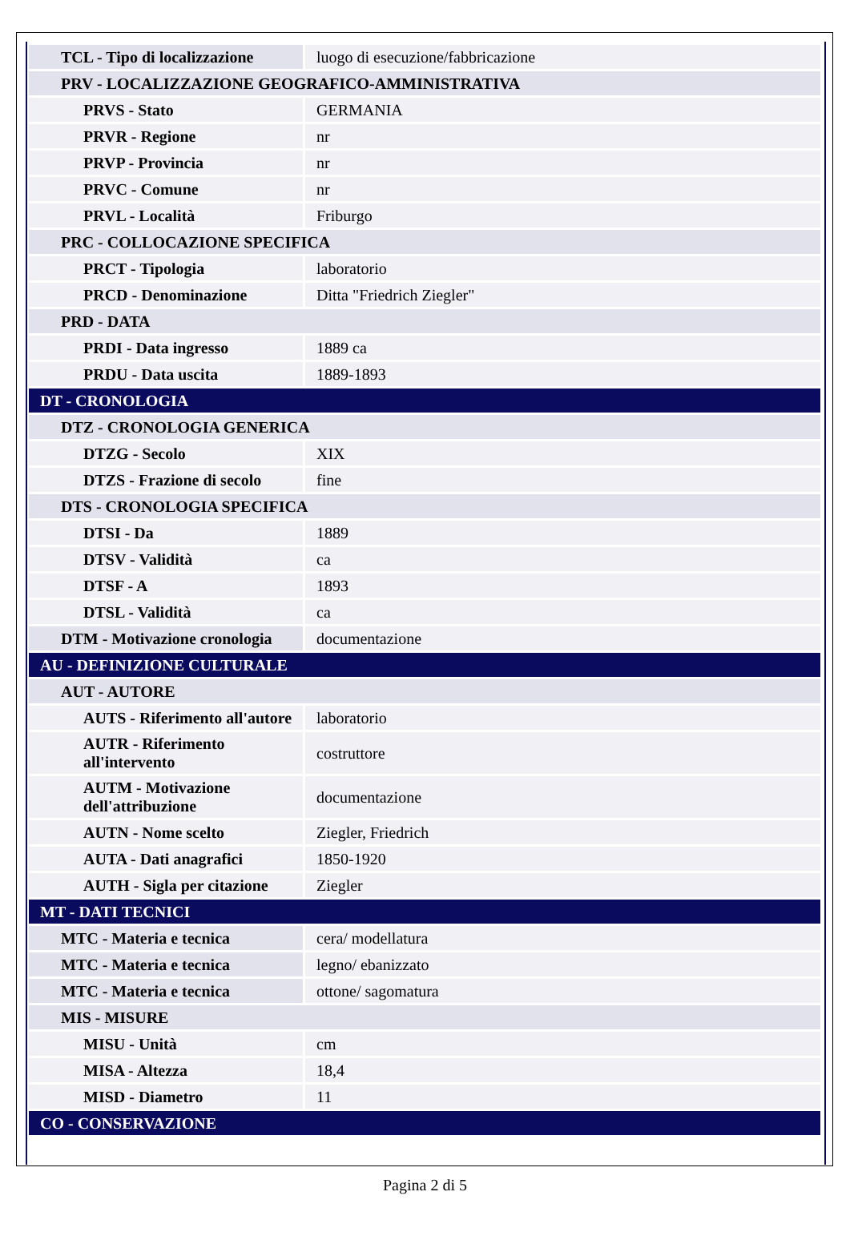| TCL - Tipo di localizzazione | luogo di esecuzione/fabbricazione |
| PRV - LOCALIZZAZIONE GEOGRAFICO-AMMINISTRATIVA | |
| PRVS - Stato | GERMANIA |
| PRVR - Regione | nr |
| PRVP - Provincia | nr |
| PRVC - Comune | nr |
| PRVL - Località | Friburgo |
| PRC - COLLOCAZIONE SPECIFICA | |
| PRCT - Tipologia | laboratorio |
| PRCD - Denominazione | Ditta "Friedrich Ziegler" |
| PRD - DATA | |
| PRDI - Data ingresso | 1889 ca |
| PRDU - Data uscita | 1889-1893 |
| DT - CRONOLOGIA | |
| DTZ - CRONOLOGIA GENERICA | |
| DTZG - Secolo | XIX |
| DTZS - Frazione di secolo | fine |
| DTS - CRONOLOGIA SPECIFICA | |
| DTSI - Da | 1889 |
| DTSV - Validità | ca |
| DTSF - A | 1893 |
| DTSL - Validità | ca |
| DTM - Motivazione cronologia | documentazione |
| AU - DEFINIZIONE CULTURALE | |
| AUT - AUTORE | |
| AUTS - Riferimento all'autore | laboratorio |
| AUTR - Riferimento all'intervento | costruttore |
| AUTM - Motivazione dell'attribuzione | documentazione |
| AUTN - Nome scelto | Ziegler, Friedrich |
| AUTA - Dati anagrafici | 1850-1920 |
| AUTH - Sigla per citazione | Ziegler |
| MT - DATI TECNICI | |
| MTC - Materia e tecnica | cera/ modellatura |
| MTC - Materia e tecnica | legno/ ebanizzato |
| MTC - Materia e tecnica | ottone/ sagomatura |
| MIS - MISURE | |
| MISU - Unità | cm |
| MISA - Altezza | 18,4 |
| MISD - Diametro | 11 |
| CO - CONSERVAZIONE | |
Pagina 2 di 5